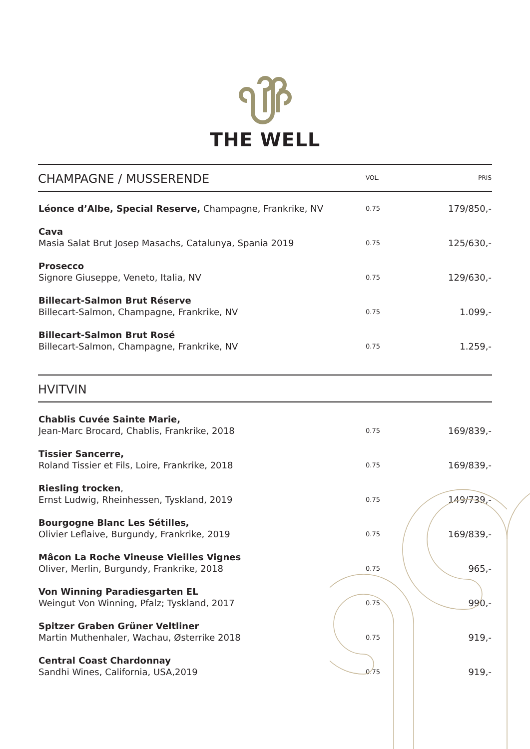THE WELL
| CHAMPAGNE / MUSSERENDE | VOL. | PRIS |
| --- | --- | --- |
| Léonce d’Albe, Special Reserve, Champagne, Frankrike, NV | 0.75 | 179/850,- |
| Cava Masia Salat Brut Josep Masachs, Catalunya, Spania 2019 | 0.75 | 125/630,- |
| Prosecco Signore Giuseppe, Veneto, Italia, NV | 0.75 | 129/630,- |
| Billecart-Salmon Brut Réserve Billecart-Salmon, Champagne, Frankrike, NV | 0.75 | 1.099,- |
| Billecart-Salmon Brut Rosé Billecart-Salmon, Champagne, Frankrike, NV | 0.75 | 1.259,- |
| HVITVIN | | |
| --- | --- | --- |
| Chablis Cuvée Sainte Marie, Jean-Marc Brocard, Chablis, Frankrike, 2018 | 0.75 | 169/839,- |
| Tissier Sancerre, Roland Tissier et Fils, Loire, Frankrike, 2018 | 0.75 | 169/839,- |
| Riesling trocken , Ernst Ludwig, Rheinhessen, Tyskland, 2019 | 0.75 | 149/739,- |
| Bourgogne Blanc Les Sétilles, Olivier Leflaive, Burgundy, Frankrike, 2019 | 0.75 | 169/839,- |
| Mâcon La Roche Vineuse Vieilles Vignes Oliver, Merlin, Burgundy, Frankrike, 2018 | 0.75 | 965,- |
| Von Winning Paradiesgarten EL Weingut Von Winning, Pfalz; Tyskland, 2017 | 0.75 | 990,- |
| Spitzer Graben Grüner Veltliner Martin Muthenhaler, Wachau, Østerrike 2018 | 0.75 | 919,- |
| Central Coast Chardonnay Sandhi Wines, California, USA,2019 | 0.75 | 919,- |